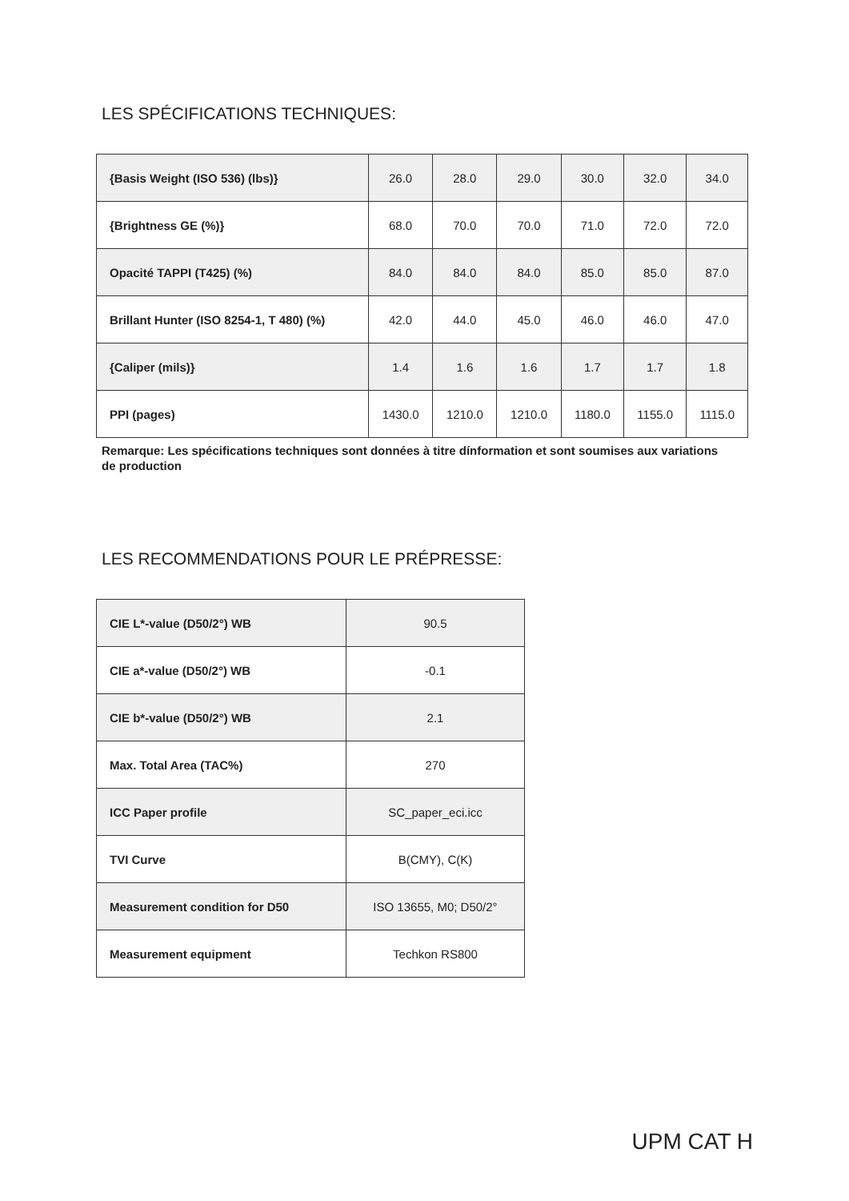LES SPÉCIFICATIONS TECHNIQUES:
| {Basis Weight (ISO 536) (lbs)} | 26.0 | 28.0 | 29.0 | 30.0 | 32.0 | 34.0 |
| {Brightness GE (%)} | 68.0 | 70.0 | 70.0 | 71.0 | 72.0 | 72.0 |
| Opacité TAPPI (T425) (%) | 84.0 | 84.0 | 84.0 | 85.0 | 85.0 | 87.0 |
| Brillant Hunter (ISO 8254-1, T 480) (%) | 42.0 | 44.0 | 45.0 | 46.0 | 46.0 | 47.0 |
| {Caliper (mils)} | 1.4 | 1.6 | 1.6 | 1.7 | 1.7 | 1.8 |
| PPI (pages) | 1430.0 | 1210.0 | 1210.0 | 1180.0 | 1155.0 | 1115.0 |
Remarque: Les spécifications techniques sont données à titre dínformation et sont soumises aux variations de production
LES RECOMMENDATIONS POUR LE PRÉPRESSE:
| CIE L*-value (D50/2°) WB | 90.5 |
| CIE a*-value (D50/2°) WB | -0.1 |
| CIE b*-value (D50/2°) WB | 2.1 |
| Max. Total Area (TAC%) | 270 |
| ICC Paper profile | SC_paper_eci.icc |
| TVI Curve | B(CMY), C(K) |
| Measurement condition for D50 | ISO 13655, M0; D50/2° |
| Measurement equipment | Techkon RS800 |
UPM CAT H